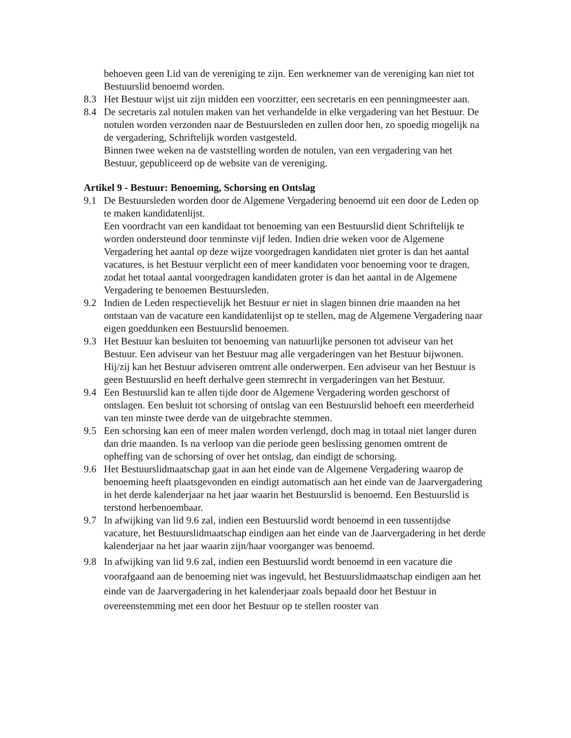behoeven geen Lid van de vereniging te zijn. Een werknemer van de vereniging kan niet tot Bestuurslid benoemd worden.
8.3 Het Bestuur wijst uit zijn midden een voorzitter, een secretaris en een penningmeester aan.
8.4 De secretaris zal notulen maken van het verhandelde in elke vergadering van het Bestuur. De notulen worden verzonden naar de Bestuursleden en zullen door hen, zo spoedig mogelijk na de vergadering, Schriftelijk worden vastgesteld.
Binnen twee weken na de vaststelling worden de notulen, van een vergadering van het Bestuur, gepubliceerd op de website van de vereniging.
Artikel 9 - Bestuur: Benoeming, Schorsing en Ontslag
9.1 De Bestuursleden worden door de Algemene Vergadering benoemd uit een door de Leden op te maken kandidatenlijst.
Een voordracht van een kandidaat tot benoeming van een Bestuurslid dient Schriftelijk te worden ondersteund door tenminste vijf leden. Indien drie weken voor de Algemene Vergadering het aantal op deze wijze voorgedragen kandidaten niet groter is dan het aantal vacatures, is het Bestuur verplicht een of meer kandidaten voor benoeming voor te dragen, zodat het totaal aantal voorgedragen kandidaten groter is dan het aantal in de Algemene Vergadering te benoemen Bestuursleden.
9.2 Indien de Leden respectievelijk het Bestuur er niet in slagen binnen drie maanden na het ontstaan van de vacature een kandidatenlijst op te stellen, mag de Algemene Vergadering naar eigen goeddunken een Bestuurslid benoemen.
9.3 Het Bestuur kan besluiten tot benoeming van natuurlijke personen tot adviseur van het Bestuur. Een adviseur van het Bestuur mag alle vergaderingen van het Bestuur bijwonen. Hij/zij kan het Bestuur adviseren omtrent alle onderwerpen. Een adviseur van het Bestuur is geen Bestuurslid en heeft derhalve geen stemrecht in vergaderingen van het Bestuur.
9.4 Een Bestuurslid kan te allen tijde door de Algemene Vergadering worden geschorst of ontslagen. Een besluit tot schorsing of ontslag van een Bestuurslid behoeft een meerderheid van ten minste twee derde van de uitgebrachte stemmen.
9.5 Een schorsing kan een of meer malen worden verlengd, doch mag in totaal niet langer duren dan drie maanden. Is na verloop van die periode geen beslissing genomen omtrent de opheffing van de schorsing of over het ontslag, dan eindigt de schorsing.
9.6 Het Bestuurslidmaatschap gaat in aan het einde van de Algemene Vergadering waarop de benoeming heeft plaatsgevonden en eindigt automatisch aan het einde van de Jaarvergadering in het derde kalenderjaar na het jaar waarin het Bestuurslid is benoemd. Een Bestuurslid is terstond herbenoembaar.
9.7 In afwijking van lid 9.6 zal, indien een Bestuurslid wordt benoemd in een tussentijdse vacature, het Bestuurslidmaatschap eindigen aan het einde van de Jaarvergadering in het derde kalenderjaar na het jaar waarin zijn/haar voorganger was benoemd.
9.8 In afwijking van lid 9.6 zal, indien een Bestuurslid wordt benoemd in een vacature die voorafgaand aan de benoeming niet was ingevuld, het Bestuurslidmaatschap eindigen aan het einde van de Jaarvergadering in het kalenderjaar zoals bepaald door het Bestuur in overeenstemming met een door het Bestuur op te stellen rooster van